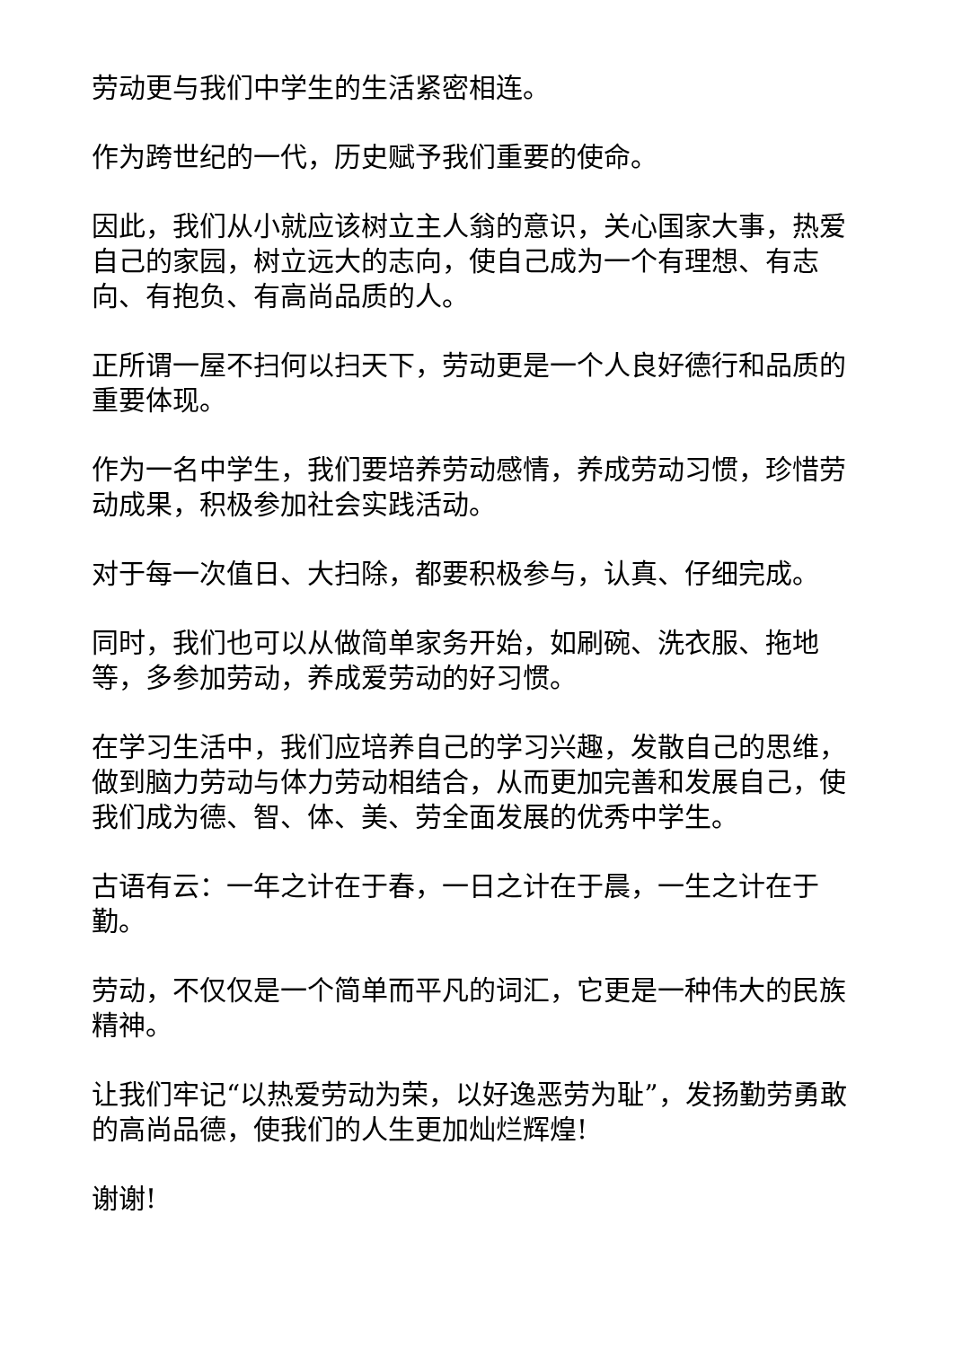劳动更与我们中学生的生活紧密相连。
作为跨世纪的一代，历史赋予我们重要的使命。
因此，我们从小就应该树立主人翁的意识，关心国家大事，热爱自己的家园，树立远大的志向，使自己成为一个有理想、有志向、有抱负、有高尚品质的人。
正所谓一屋不扫何以扫天下，劳动更是一个人良好德行和品质的重要体现。
作为一名中学生，我们要培养劳动感情，养成劳动习惯，珍惜劳动成果，积极参加社会实践活动。
对于每一次值日、大扫除，都要积极参与，认真、仔细完成。
同时，我们也可以从做简单家务开始，如刷碗、洗衣服、拖地等，多参加劳动，养成爱劳动的好习惯。
在学习生活中，我们应培养自己的学习兴趣，发散自己的思维，做到脑力劳动与体力劳动相结合，从而更加完善和发展自己，使我们成为德、智、体、美、劳全面发展的优秀中学生。
古语有云：一年之计在于春，一日之计在于晨，一生之计在于勤。
劳动，不仅仅是一个简单而平凡的词汇，它更是一种伟大的民族精神。
让我们牢记“以热爱劳动为荣，以好逸恶劳为耻”，发扬勤劳勇敢的高尚品德，使我们的人生更加灿烂辉煌!
谢谢!